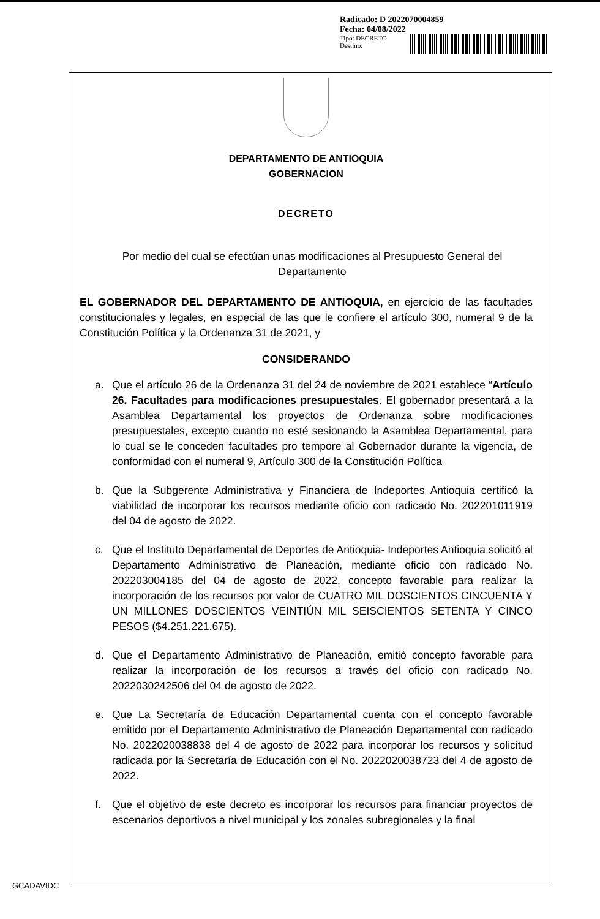Radicado: D 2022070004859
Fecha: 04/08/2022
Tipo: DECRETO
Destino:
DEPARTAMENTO DE ANTIOQUIA
GOBERNACION
DECRETO
Por medio del cual se efectúan unas modificaciones al Presupuesto General del Departamento
EL GOBERNADOR DEL DEPARTAMENTO DE ANTIOQUIA, en ejercicio de las facultades constitucionales y legales, en especial de las que le confiere el artículo 300, numeral 9 de la Constitución Política y la Ordenanza 31 de 2021, y
CONSIDERANDO
a. Que el artículo 26 de la Ordenanza 31 del 24 de noviembre de 2021 establece “Artículo 26. Facultades para modificaciones presupuestales. El gobernador presentará a la Asamblea Departamental los proyectos de Ordenanza sobre modificaciones presupuestales, excepto cuando no esté sesionando la Asamblea Departamental, para lo cual se le conceden facultades pro tempore al Gobernador durante la vigencia, de conformidad con el numeral 9, Artículo 300 de la Constitución Política
b. Que la Subgerente Administrativa y Financiera de Indeportes Antioquia certificó la viabilidad de incorporar los recursos mediante oficio con radicado No. 202201011919 del 04 de agosto de 2022.
c. Que el Instituto Departamental de Deportes de Antioquia- Indeportes Antioquia solicitó al Departamento Administrativo de Planeación, mediante oficio con radicado No. 202203004185 del 04 de agosto de 2022, concepto favorable para realizar la incorporación de los recursos por valor de CUATRO MIL DOSCIENTOS CINCUENTA Y UN MILLONES DOSCIENTOS VEINTIÚN MIL SEISCIENTOS SETENTA Y CINCO PESOS ($4.251.221.675).
d. Que el Departamento Administrativo de Planeación, emitió concepto favorable para realizar la incorporación de los recursos a través del oficio con radicado No. 2022030242506 del 04 de agosto de 2022.
e. Que La Secretaría de Educación Departamental cuenta con el concepto favorable emitido por el Departamento Administrativo de Planeación Departamental con radicado No. 2022020038838 del 4 de agosto de 2022 para incorporar los recursos y solicitud radicada por la Secretaría de Educación con el No. 2022020038723 del 4 de agosto de 2022.
f. Que el objetivo de este decreto es incorporar los recursos para financiar proyectos de escenarios deportivos a nivel municipal y los zonales subregionales y la final
GCADAVIDC